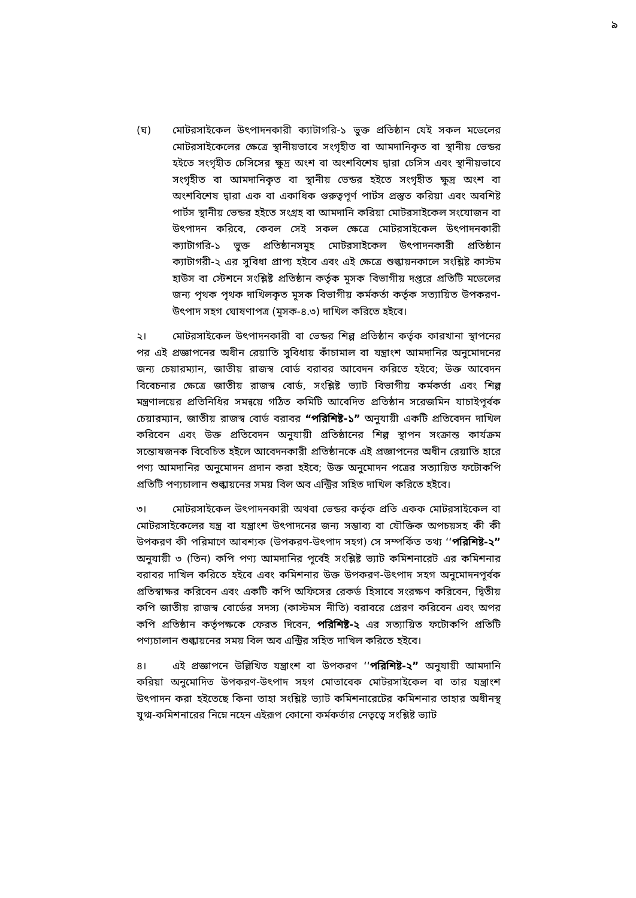৯
(ঘ) মোটরসাইকেল উৎপাদনকারী ক্যাটাগরি-১ ভুক্ত প্রতিষ্ঠান যেই সকল মডেলের মোটরসাইকেলের ক্ষেত্রে স্থানীয়ভাবে সংগৃহীত বা আমদানিকৃত বা স্থানীয় ভেন্ডর হইতে সংগৃহীত চেসিসের ক্ষুদ্র অংশ বা অংশবিশেষ দ্বারা চেসিস এবং স্থানীয়ভাবে সংগৃহীত বা আমদানিকৃত বা স্থানীয় ভেন্ডর হইতে সংগৃহীত ক্ষুদ্র অংশ বা অংশবিশেষ দ্বারা এক বা একাধিক গুরুত্বপূর্ণ পার্টস প্রস্তুত করিয়া এবং অবশিষ্ট পার্টস স্থানীয় ভেন্ডর হইতে সংগ্রহ বা আমদানি করিয়া মোটরসাইকেল সংযোজন বা উৎপাদন করিবে, কেবল সেই সকল ক্ষেত্রে মোটরসাইকেল উৎপাদনকারী ক্যাটাগরি-১ ভুক্ত প্রতিষ্ঠানসমূহ মোটরসাইকেল উৎপাদনকারী প্রতিষ্ঠান ক্যাটাগরী-২ এর সুবিধা প্রাপ্য হইবে এবং এই ক্ষেত্রে শুল্কায়নকালে সংশ্লিষ্ট কাস্টম হাউস বা স্টেশনে সংশ্লিষ্ট প্রতিষ্ঠান কর্তৃক মূসক বিভাগীয় দপ্তরে প্রতিটি মডেলের জন্য পৃথক পৃথক দাখিলকৃত মূসক বিভাগীয় কর্মকর্তা কর্তৃক সত্যায়িত উপকরণ-উৎপাদ সহগ ঘোষণাপত্র (মূসক-৪.৩) দাখিল করিতে হইবে।
২। মোটরসাইকেল উৎপাদনকারী বা ভেন্ডর শিল্প প্রতিষ্ঠান কর্তৃক কারখানা স্থাপনের পর এই প্রজ্ঞাপনের অধীন রেয়াতি সুবিধায় কাঁচামাল বা যন্ত্রাংশ আমদানির অনুমোদনের জন্য চেয়ারম্যান, জাতীয় রাজস্ব বোর্ড বরাবর আবেদন করিতে হইবে; উক্ত আবেদন বিবেচনার ক্ষেত্রে জাতীয় রাজস্ব বোর্ড, সংশ্লিষ্ট ভ্যাট বিভাগীয় কর্মকর্তা এবং শিল্প মন্ত্রণালয়ের প্রতিনিধির সমন্বয়ে গঠিত কমিটি আবেদিত প্রতিষ্ঠান সরেজমিন যাচাইপূর্বক চেয়ারম্যান, জাতীয় রাজস্ব বোর্ড বরাবর “পরিশিষ্ট-১” অনুযায়ী একটি প্রতিবেদন দাখিল করিবেন এবং উক্ত প্রতিবেদন অনুযায়ী প্রতিষ্ঠানের শিল্প স্থাপন সংক্রান্ত কার্যক্রম সন্তোষজনক বিবেচিত হইলে আবেদনকারী প্রতিষ্ঠানকে এই প্রজ্ঞাপনের অধীন রেয়াতি হারে পণ্য আমদানির অনুমোদন প্রদান করা হইবে; উক্ত অনুমোদন পত্রের সত্যায়িত ফটোকপি প্রতিটি পণ্যচালান শুল্কায়নের সময় বিল অব এন্ট্রির সহিত দাখিল করিতে হইবে।
৩। মোটরসাইকেল উৎপাদনকারী অথবা ভেন্ডর কর্তৃক প্রতি একক মোটরসাইকেল বা মোটরসাইকেলের যন্ত্র বা যন্ত্রাংশ উৎপাদনের জন্য সম্ভাব্য বা যৌক্তিক অপচয়সহ কী কী উপকরণ কী পরিমাণে আবশ্যক (উপকরণ-উৎপাদ সহগ) সে সম্পর্কিত তথ্য ‘‘পরিশিষ্ট-২” অনুযায়ী ৩ (তিন) কপি পণ্য আমদানির পূর্বেই সংশ্লিষ্ট ভ্যাট কমিশনারেট এর কমিশনার বরাবর দাখিল করিতে হইবে এবং কমিশনার উক্ত উপকরণ-উৎপাদ সহগ অনুমোদনপূর্বক প্রতিস্বাক্ষর করিবেন এবং একটি কপি অফিসের রেকর্ড হিসাবে সংরক্ষণ করিবেন, দ্বিতীয় কপি জাতীয় রাজস্ব বোর্ডের সদস্য (কাস্টমস নীতি) বরাবরে প্রেরণ করিবেন এবং অপর কপি প্রতিষ্ঠান কর্তৃপক্ষকে ফেরত দিবেন, পরিশিষ্ট-২ এর সত্যায়িত ফটোকপি প্রতিটি পণ্যচালান শুল্কায়নের সময় বিল অব এন্ট্রির সহিত দাখিল করিতে হইবে।
৪। এই প্রজ্ঞাপনে উল্লিখিত যন্ত্রাংশ বা উপকরণ ‘‘পরিশিষ্ট-২” অনুযায়ী আমদানি করিয়া অনুমোদিত উপকরণ-উৎপাদ সহগ মোতাবেক মোটরসাইকেল বা তার যন্ত্রাংশ উৎপাদন করা হইতেছে কিনা তাহা সংশ্লিষ্ট ভ্যাট কমিশনারেটের কমিশনার তাহার অধীনস্থ যুগ্ম-কমিশনারের নিম্নে নহেন এইরূপ কোনো কর্মকর্তার নেতৃত্বে সংশ্লিষ্ট ভ্যাট